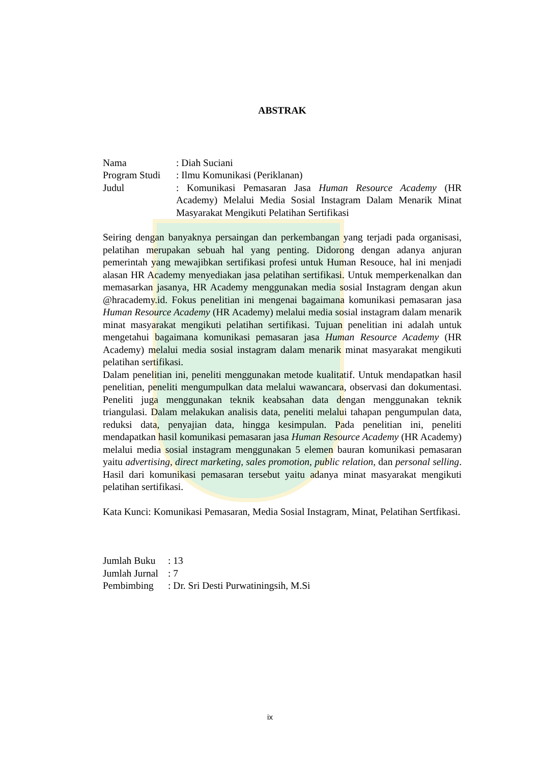ABSTRAK
| Nama | : Diah Suciani |
| Program Studi | : Ilmu Komunikasi (Periklanan) |
| Judul | : Komunikasi Pemasaran Jasa Human Resource Academy (HR Academy) Melalui Media Sosial Instagram Dalam Menarik Minat Masyarakat Mengikuti Pelatihan Sertifikasi |
Seiring dengan banyaknya persaingan dan perkembangan yang terjadi pada organisasi, pelatihan merupakan sebuah hal yang penting. Didorong dengan adanya anjuran pemerintah yang mewajibkan sertifikasi profesi untuk Human Resouce, hal ini menjadi alasan HR Academy menyediakan jasa pelatihan sertifikasi. Untuk memperkenalkan dan memasarkan jasanya, HR Academy menggunakan media sosial Instagram dengan akun @hracademy.id. Fokus penelitian ini mengenai bagaimana komunikasi pemasaran jasa Human Resource Academy (HR Academy) melalui media sosial instagram dalam menarik minat masyarakat mengikuti pelatihan sertifikasi. Tujuan penelitian ini adalah untuk mengetahui bagaimana komunikasi pemasaran jasa Human Resource Academy (HR Academy) melalui media sosial instagram dalam menarik minat masyarakat mengikuti pelatihan sertifikasi.
Dalam penelitian ini, peneliti menggunakan metode kualitatif. Untuk mendapatkan hasil penelitian, peneliti mengumpulkan data melalui wawancara, observasi dan dokumentasi. Peneliti juga menggunakan teknik keabsahan data dengan menggunakan teknik triangulasi. Dalam melakukan analisis data, peneliti melalui tahapan pengumpulan data, reduksi data, penyajian data, hingga kesimpulan. Pada penelitian ini, peneliti mendapatkan hasil komunikasi pemasaran jasa Human Resource Academy (HR Academy) melalui media sosial instagram menggunakan 5 elemen bauran komunikasi pemasaran yaitu advertising, direct marketing, sales promotion, public relation, dan personal selling. Hasil dari komunikasi pemasaran tersebut yaitu adanya minat masyarakat mengikuti pelatihan sertifikasi.
Kata Kunci: Komunikasi Pemasaran, Media Sosial Instagram, Minat, Pelatihan Sertfikasi.
| Jumlah Buku | : 13 |
| Jumlah Jurnal | : 7 |
| Pembimbing | : Dr. Sri Desti Purwatiningsih, M.Si |
ix